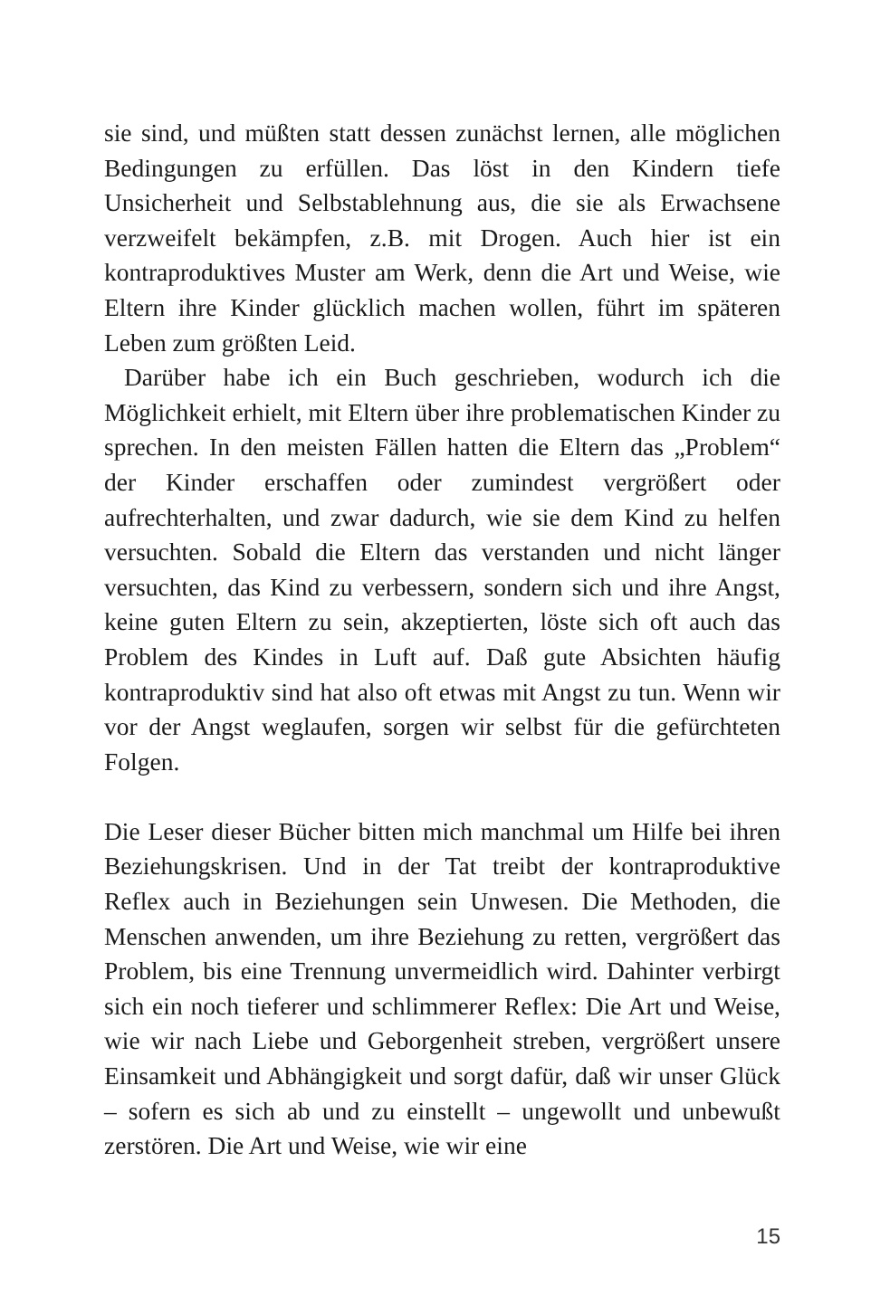sie sind, und müßten statt dessen zunächst lernen, alle möglichen Bedingungen zu erfüllen. Das löst in den Kindern tiefe Unsicherheit und Selbstablehnung aus, die sie als Erwachsene verzweifelt bekämpfen, z.B. mit Drogen. Auch hier ist ein kontraproduktives Muster am Werk, denn die Art und Weise, wie Eltern ihre Kinder glücklich machen wollen, führt im späteren Leben zum größten Leid.
Darüber habe ich ein Buch geschrieben, wodurch ich die Möglichkeit erhielt, mit Eltern über ihre problematischen Kinder zu sprechen. In den meisten Fällen hatten die Eltern das „Problem“ der Kinder erschaffen oder zumindest vergrößert oder aufrechterhalten, und zwar dadurch, wie sie dem Kind zu helfen versuchten. Sobald die Eltern das verstanden und nicht länger versuchten, das Kind zu verbessern, sondern sich und ihre Angst, keine guten Eltern zu sein, akzeptierten, löste sich oft auch das Problem des Kindes in Luft auf. Daß gute Absichten häufig kontraproduktiv sind hat also oft etwas mit Angst zu tun. Wenn wir vor der Angst weglaufen, sorgen wir selbst für die gefürchteten Folgen.
Die Leser dieser Bücher bitten mich manchmal um Hilfe bei ihren Beziehungskrisen. Und in der Tat treibt der kontraproduktive Reflex auch in Beziehungen sein Unwesen. Die Methoden, die Menschen anwenden, um ihre Beziehung zu retten, vergrößert das Problem, bis eine Trennung unvermeidlich wird. Dahinter verbirgt sich ein noch tieferer und schlimmerer Reflex: Die Art und Weise, wie wir nach Liebe und Geborgenheit streben, vergrößert unsere Einsamkeit und Abhängigkeit und sorgt dafür, daß wir unser Glück – sofern es sich ab und zu einstellt – ungewollt und unbewußt zerstören. Die Art und Weise, wie wir eine
15